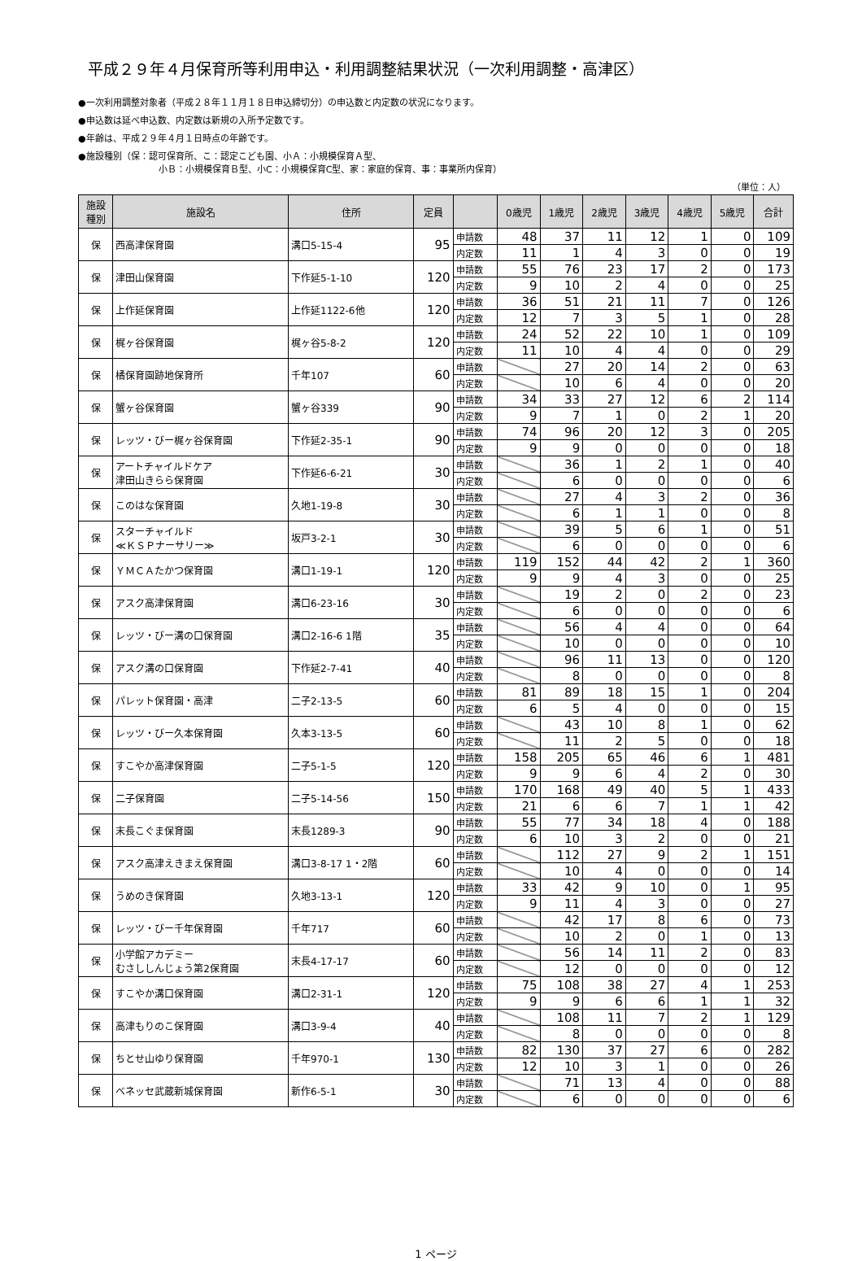平成２９年４月保育所等利用申込・利用調整結果状況（一次利用調整・高津区）
●一次利用調整対象者（平成２８年１１月１８日申込締切分）の申込数と内定数の状況になります。
●申込数は延べ申込数、内定数は新規の入所予定数です。
●年齢は、平成２９年４月１日時点の年齢です。
●施設種別（保：認可保育所、こ：認定こども園、小Ａ：小規模保育Ａ型、
         小Ｂ：小規模保育Ｂ型、小C：小規模保育C型、家：家庭的保育、事：事業所内保育）
（単位：人）
| 施設 種別 | 施設名 | 住所 | 定員 | | 0歳児 | 1歳児 | 2歳児 | 3歳児 | 4歳児 | 5歳児 | 合計 |
| --- | --- | --- | --- | --- | --- | --- | --- | --- | --- | --- | --- |
| 保 | 西高津保育園 | 溝口5-15-4 | 95 | 申請数 | 48 | 37 | 11 | 12 | 1 | 0 | 109 |
| | | | | 内定数 | 11 | 1 | 4 | 3 | 0 | 0 | 19 |
| 保 | 津田山保育園 | 下作延5-1-10 | 120 | 申請数 | 55 | 76 | 23 | 17 | 2 | 0 | 173 |
| | | | | 内定数 | 9 | 10 | 2 | 4 | 0 | 0 | 25 |
| 保 | 上作延保育園 | 上作延1122-6他 | 120 | 申請数 | 36 | 51 | 21 | 11 | 7 | 0 | 126 |
| | | | | 内定数 | 12 | 7 | 3 | 5 | 1 | 0 | 28 |
| 保 | 梶ヶ谷保育園 | 梶ヶ谷5-8-2 | 120 | 申請数 | 24 | 52 | 22 | 10 | 1 | 0 | 109 |
| | | | | 内定数 | 11 | 10 | 4 | 4 | 0 | 0 | 29 |
| 保 | 橘保育園跡地保育所 | 千年107 | 60 | 申請数 | | 27 | 20 | 14 | 2 | 0 | 63 |
| | | | | 内定数 | | 10 | 6 | 4 | 0 | 0 | 20 |
| 保 | 蟹ヶ谷保育園 | 蟹ヶ谷339 | 90 | 申請数 | 34 | 33 | 27 | 12 | 6 | 2 | 114 |
| | | | | 内定数 | 9 | 7 | 1 | 0 | 2 | 1 | 20 |
| 保 | レッツ・びー梶ヶ谷保育園 | 下作延2-35-1 | 90 | 申請数 | 74 | 96 | 20 | 12 | 3 | 0 | 205 |
| | | | | 内定数 | 9 | 9 | 0 | 0 | 0 | 0 | 18 |
| 保 | アートチャイルドケア 津田山きらら保育園 | 下作延6-6-21 | 30 | 申請数 | | 36 | 1 | 2 | 1 | 0 | 40 |
| | | | | 内定数 | | 6 | 0 | 0 | 0 | 0 | 6 |
| 保 | このはな保育園 | 久地1-19-8 | 30 | 申請数 | | 27 | 4 | 3 | 2 | 0 | 36 |
| | | | | 内定数 | | 6 | 1 | 1 | 0 | 0 | 8 |
| 保 | スターチャイルド ≪ＫＳＰナーサリー≫ | 坂戸3-2-1 | 30 | 申請数 | | 39 | 5 | 6 | 1 | 0 | 51 |
| | | | | 内定数 | | 6 | 0 | 0 | 0 | 0 | 6 |
| 保 | ＹＭＣＡたかつ保育園 | 溝口1-19-1 | 120 | 申請数 | 119 | 152 | 44 | 42 | 2 | 1 | 360 |
| | | | | 内定数 | 9 | 9 | 4 | 3 | 0 | 0 | 25 |
| 保 | アスク高津保育園 | 溝口6-23-16 | 30 | 申請数 | | 19 | 2 | 0 | 2 | 0 | 23 |
| | | | | 内定数 | | 6 | 0 | 0 | 0 | 0 | 6 |
| 保 | レッツ・びー溝の口保育園 | 溝口2-16-6 1階 | 35 | 申請数 | | 56 | 4 | 4 | 0 | 0 | 64 |
| | | | | 内定数 | | 10 | 0 | 0 | 0 | 0 | 10 |
| 保 | アスク溝の口保育園 | 下作延2-7-41 | 40 | 申請数 | | 96 | 11 | 13 | 0 | 0 | 120 |
| | | | | 内定数 | | 8 | 0 | 0 | 0 | 0 | 8 |
| 保 | パレット保育園・高津 | 二子2-13-5 | 60 | 申請数 | 81 | 89 | 18 | 15 | 1 | 0 | 204 |
| | | | | 内定数 | 6 | 5 | 4 | 0 | 0 | 0 | 15 |
| 保 | レッツ・びー久本保育園 | 久本3-13-5 | 60 | 申請数 | | 43 | 10 | 8 | 1 | 0 | 62 |
| | | | | 内定数 | | 11 | 2 | 5 | 0 | 0 | 18 |
| 保 | すこやか高津保育園 | 二子5-1-5 | 120 | 申請数 | 158 | 205 | 65 | 46 | 6 | 1 | 481 |
| | | | | 内定数 | 9 | 9 | 6 | 4 | 2 | 0 | 30 |
| 保 | 二子保育園 | 二子5-14-56 | 150 | 申請数 | 170 | 168 | 49 | 40 | 5 | 1 | 433 |
| | | | | 内定数 | 21 | 6 | 6 | 7 | 1 | 1 | 42 |
| 保 | 末長こぐま保育園 | 末長1289-3 | 90 | 申請数 | 55 | 77 | 34 | 18 | 4 | 0 | 188 |
| | | | | 内定数 | 6 | 10 | 3 | 2 | 0 | 0 | 21 |
| 保 | アスク高津えきまえ保育園 | 溝口3-8-17 1・2階 | 60 | 申請数 | | 112 | 27 | 9 | 2 | 1 | 151 |
| | | | | 内定数 | | 10 | 4 | 0 | 0 | 0 | 14 |
| 保 | うめのき保育園 | 久地3-13-1 | 120 | 申請数 | 33 | 42 | 9 | 10 | 0 | 1 | 95 |
| | | | | 内定数 | 9 | 11 | 4 | 3 | 0 | 0 | 27 |
| 保 | レッツ・びー千年保育園 | 千年717 | 60 | 申請数 | | 42 | 17 | 8 | 6 | 0 | 73 |
| | | | | 内定数 | | 10 | 2 | 0 | 1 | 0 | 13 |
| 保 | 小学館アカデミー むさししんじょう第2保育園 | 末長4-17-17 | 60 | 申請数 | | 56 | 14 | 11 | 2 | 0 | 83 |
| | | | | 内定数 | | 12 | 0 | 0 | 0 | 0 | 12 |
| 保 | すこやか溝口保育園 | 溝口2-31-1 | 120 | 申請数 | 75 | 108 | 38 | 27 | 4 | 1 | 253 |
| | | | | 内定数 | 9 | 9 | 6 | 6 | 1 | 1 | 32 |
| 保 | 高津もりのこ保育園 | 溝口3-9-4 | 40 | 申請数 | | 108 | 11 | 7 | 2 | 1 | 129 |
| | | | | 内定数 | | 8 | 0 | 0 | 0 | 0 | 8 |
| 保 | ちとせ山ゆり保育園 | 千年970-1 | 130 | 申請数 | 82 | 130 | 37 | 27 | 6 | 0 | 282 |
| | | | | 内定数 | 12 | 10 | 3 | 1 | 0 | 0 | 26 |
| 保 | ベネッセ武蔵新城保育園 | 新作6-5-1 | 30 | 申請数 | | 71 | 13 | 4 | 0 | 0 | 88 |
| | | | | 内定数 | | 6 | 0 | 0 | 0 | 0 | 6 |
1 ページ